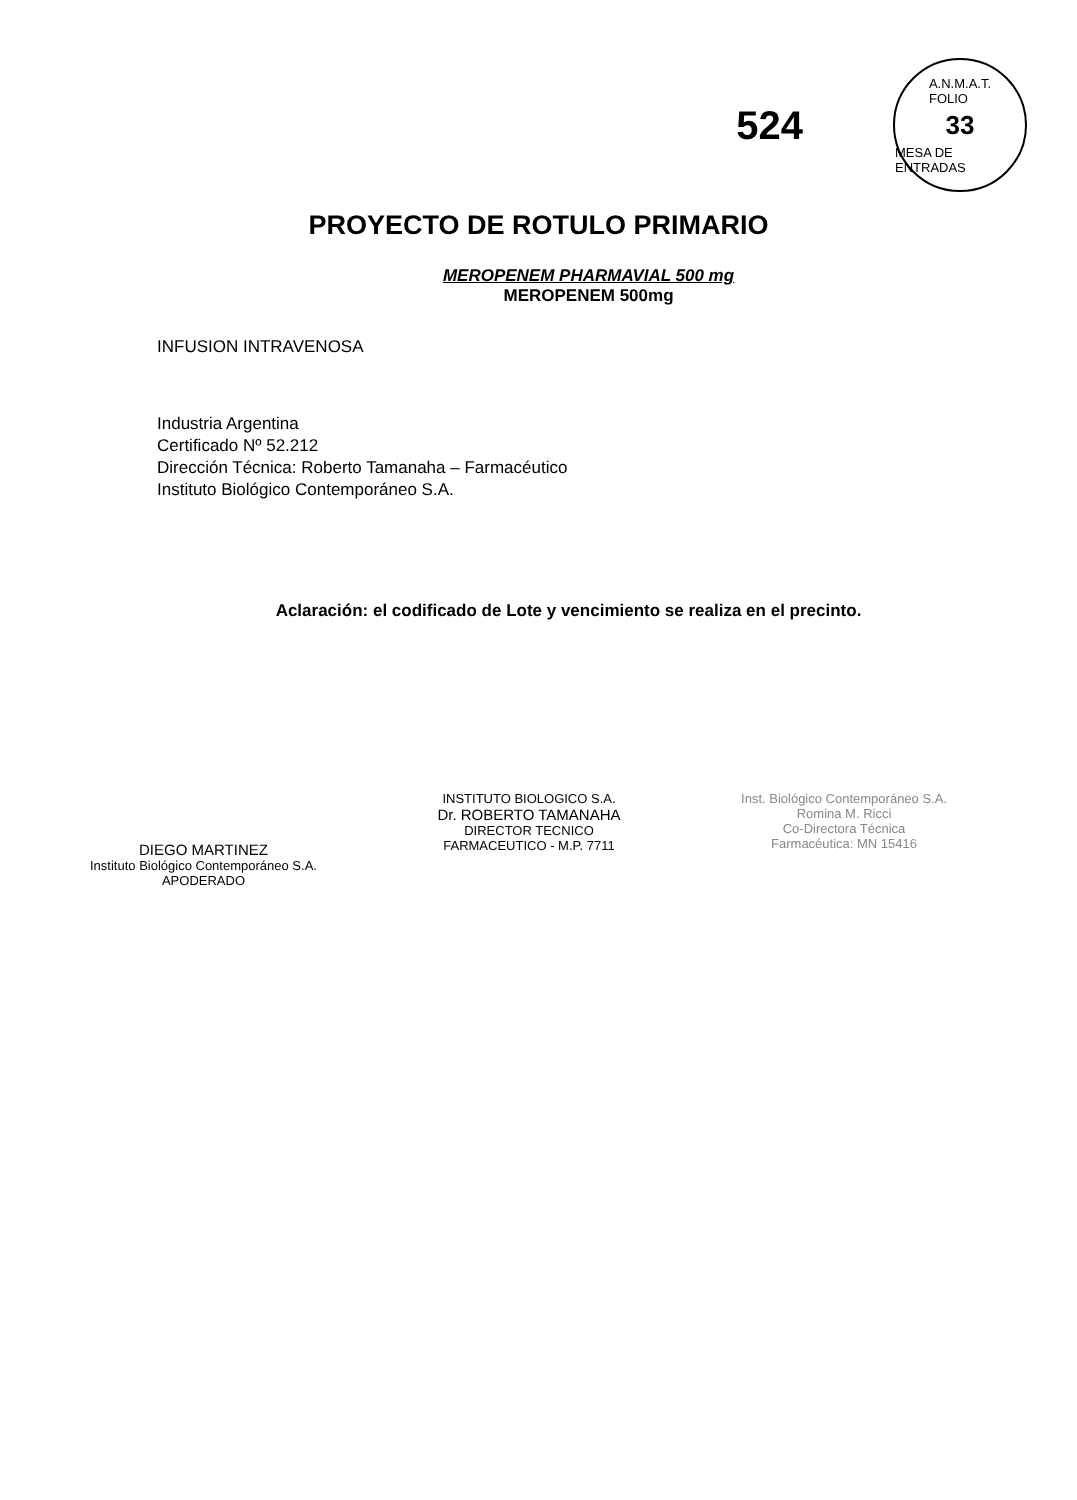524
A.N.M.A.T.
FOLIO
33
MESA DE ENTRADAS
PROYECTO DE ROTULO PRIMARIO
MEROPENEM PHARMAVIAL 500 mg
MEROPENEM 500mg
INFUSION INTRAVENOSA
Industria Argentina
Certificado Nº 52.212
Dirección Técnica: Roberto Tamanaha – Farmacéutico
Instituto Biológico Contemporáneo S.A.
Aclaración: el codificado de Lote y vencimiento se realiza en el precinto.
DIEGO MARTINEZ
Instituto Biológico Contemporáneo S.A.
APODERADO
INSTITUTO BIOLOGICO S.A.
Dr. ROBERTO TAMANAHA
DIRECTOR TECNICO
FARMACEUTICO - M.P. 7711
Inst. Biológico Contemporáneo S.A.
Romina M. Ricci
Co-Directora Técnica
Farmacéutica: MN 15416